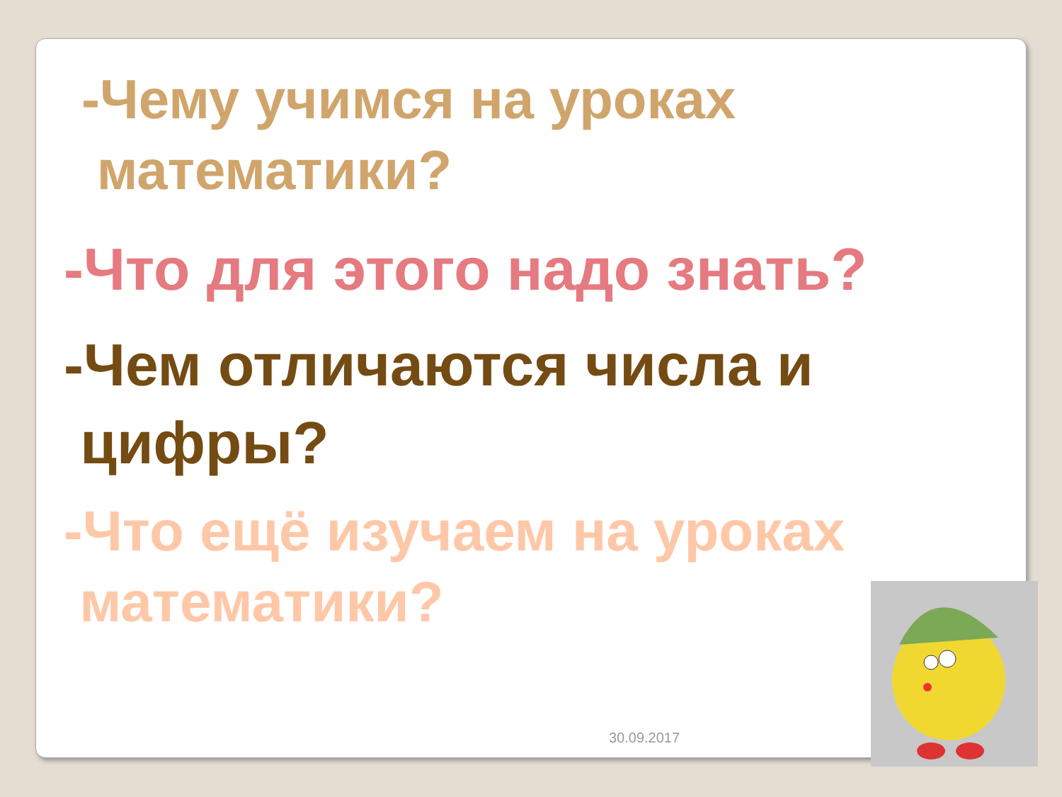-Чему учимся на уроках
математики?
-Что для этого надо знать?
-Чем отличаются числа и
цифры?
-Что ещё изучаем на уроках
математики?
30.09.2017